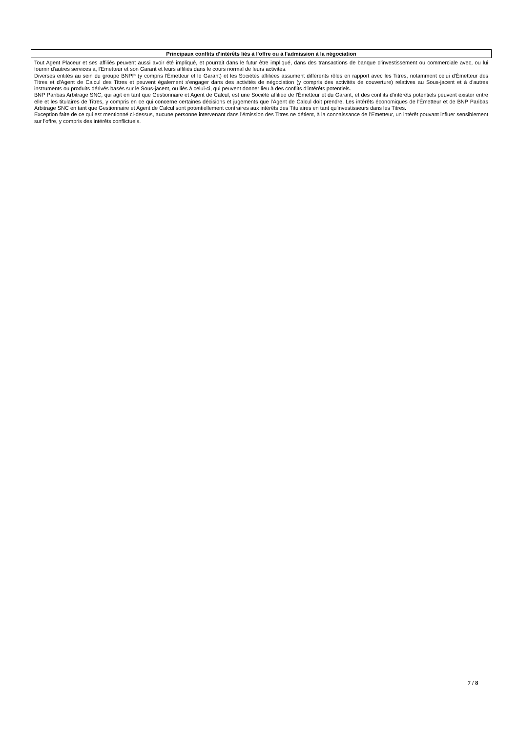Principaux conflits d'intérêts liés à l'offre ou à l'admission à la négociation
Tout Agent Placeur et ses affiliés peuvent aussi avoir été impliqué, et pourrait dans le futur être impliqué, dans des transactions de banque d'investissement ou commerciale avec, ou lui fournir d'autres services à, l'Emetteur et son Garant et leurs affiliés dans le cours normal de leurs activités.
Diverses entités au sein du groupe BNPP (y compris l'Émetteur et le Garant) et les Sociétés affiliées assument différents rôles en rapport avec les Titres, notamment celui d'Émetteur des Titres et d'Agent de Calcul des Titres et peuvent également s'engager dans des activités de négociation (y compris des activités de couverture) relatives au Sous-jacent et à d'autres instruments ou produits dérivés basés sur le Sous-jacent, ou liés à celui-ci, qui peuvent donner lieu à des conflits d'intérêts potentiels.
BNP Paribas Arbitrage SNC, qui agit en tant que Gestionnaire et Agent de Calcul, est une Société affiliée de l'Émetteur et du Garant, et des conflits d'intérêts potentiels peuvent exister entre elle et les titulaires de Titres, y compris en ce qui concerne certaines décisions et jugements que l'Agent de Calcul doit prendre. Les intérêts économiques de l'Émetteur et de BNP Paribas Arbitrage SNC en tant que Gestionnaire et Agent de Calcul sont potentiellement contraires aux intérêts des Titulaires en tant qu'investisseurs dans les Titres.
Exception faite de ce qui est mentionné ci-dessus, aucune personne intervenant dans l'émission des Titres ne détient, à la connaissance de l'Emetteur, un intérêt pouvant influer sensiblement sur l'offre, y compris des intérêts conflictuels.
7 / 8